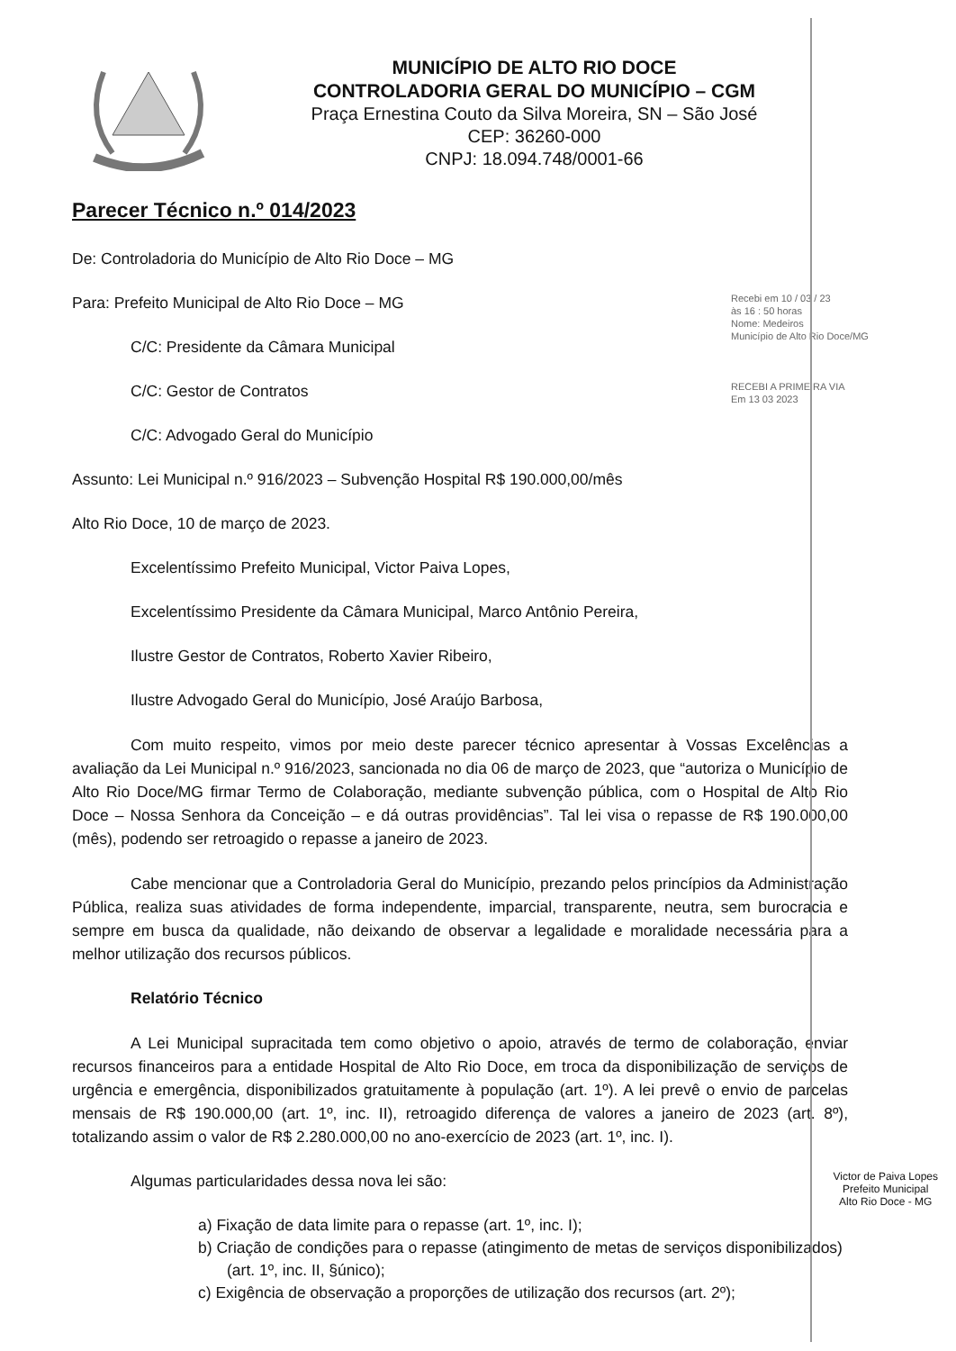MUNICÍPIO DE ALTO RIO DOCE
CONTROLADORIA GERAL DO MUNICÍPIO – CGM
Praça Ernestina Couto da Silva Moreira, SN – São José
CEP: 36260-000
CNPJ: 18.094.748/0001-66
Parecer Técnico n.º 014/2023
De: Controladoria do Município de Alto Rio Doce – MG
Recebi em 10 / 03 / 23
às 16 : 50 horas
Nome: Medeiros
Município de Alto Rio Doce/MG
RECEBI A PRIMEIRA VIA
Em 13 03 2023
Para: Prefeito Municipal de Alto Rio Doce – MG
C/C: Presidente da Câmara Municipal
C/C: Gestor de Contratos
C/C: Advogado Geral do Município
Assunto: Lei Municipal n.º 916/2023 – Subvenção Hospital R$ 190.000,00/mês
Alto Rio Doce, 10 de março de 2023.
Excelentíssimo Prefeito Municipal, Victor Paiva Lopes,
Excelentíssimo Presidente da Câmara Municipal, Marco Antônio Pereira,
Ilustre Gestor de Contratos, Roberto Xavier Ribeiro,
Ilustre Advogado Geral do Município, José Araújo Barbosa,
Com muito respeito, vimos por meio deste parecer técnico apresentar à Vossas Excelências a avaliação da Lei Municipal n.º 916/2023, sancionada no dia 06 de março de 2023, que “autoriza o Município de Alto Rio Doce/MG firmar Termo de Colaboração, mediante subvenção pública, com o Hospital de Alto Rio Doce – Nossa Senhora da Conceição – e dá outras providências”. Tal lei visa o repasse de R$ 190.000,00 (mês), podendo ser retroagido o repasse a janeiro de 2023.
Cabe mencionar que a Controladoria Geral do Município, prezando pelos princípios da Administração Pública, realiza suas atividades de forma independente, imparcial, transparente, neutra, sem burocracia e sempre em busca da qualidade, não deixando de observar a legalidade e moralidade necessária para a melhor utilização dos recursos públicos.
Relatório Técnico
A Lei Municipal supracitada tem como objetivo o apoio, através de termo de colaboração, enviar recursos financeiros para a entidade Hospital de Alto Rio Doce, em troca da disponibilização de serviços de urgência e emergência, disponibilizados gratuitamente à população (art. 1º). A lei prevê o envio de parcelas mensais de R$ 190.000,00 (art. 1º, inc. II), retroagido diferença de valores a janeiro de 2023 (art. 8º), totalizando assim o valor de R$ 2.280.000,00 no ano-exercício de 2023 (art. 1º, inc. I).
Victor de Paiva Lopes
Prefeito Municipal
Alto Rio Doce - MG
Algumas particularidades dessa nova lei são:
a) Fixação de data limite para o repasse (art. 1º, inc. I);
b) Criação de condições para o repasse (atingimento de metas de serviços disponibilizados) (art. 1º, inc. II, §único);
c) Exigência de observação a proporções de utilização dos recursos (art. 2º);